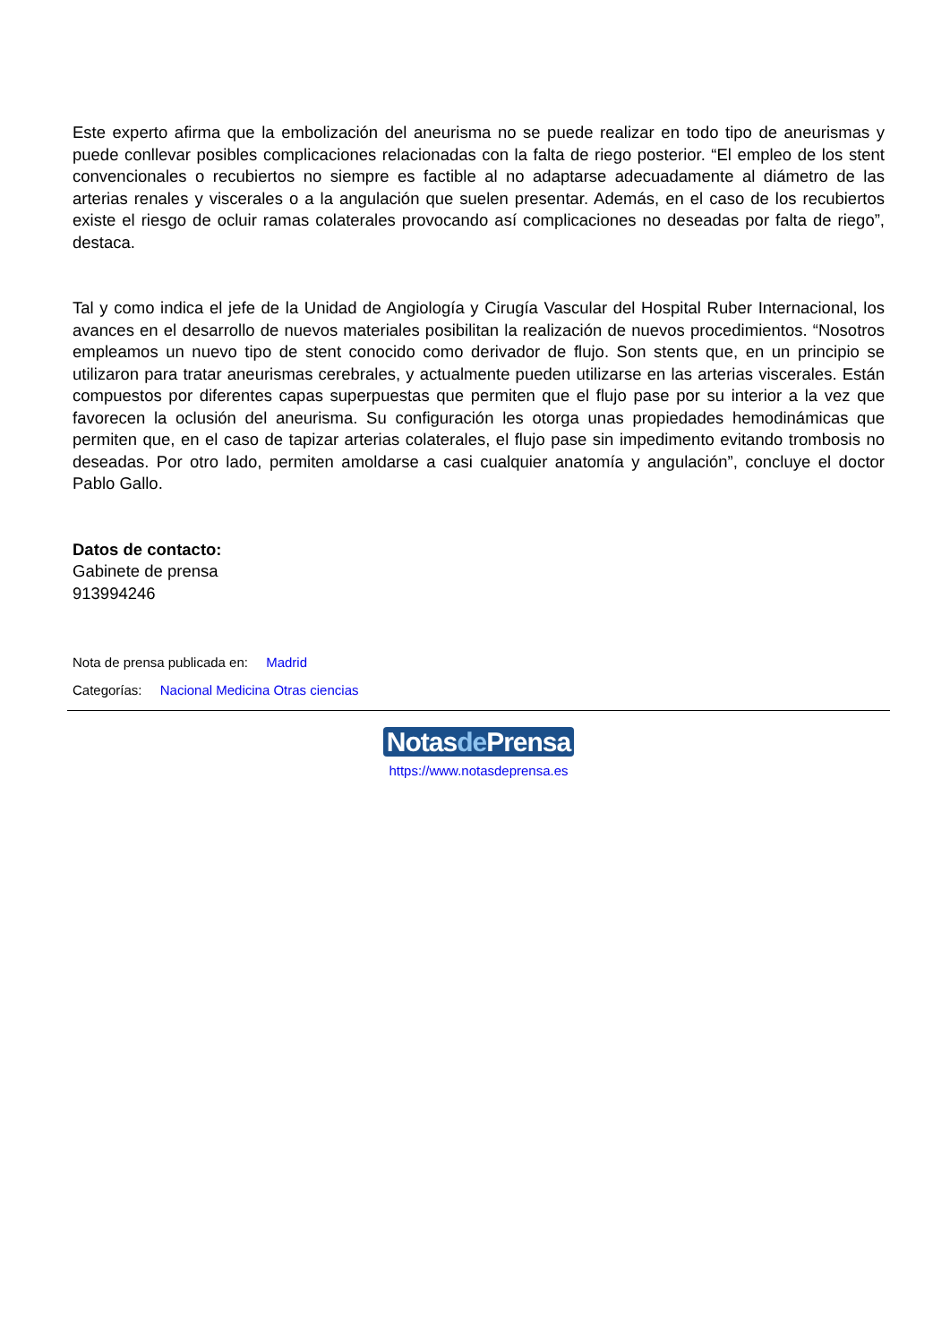Este experto afirma que la embolización del aneurisma no se puede realizar en todo tipo de aneurismas y puede conllevar posibles complicaciones relacionadas con la falta de riego posterior. “El empleo de los stent convencionales o recubiertos no siempre es factible al no adaptarse adecuadamente al diámetro de las arterias renales y viscerales o a la angulación que suelen presentar. Además, en el caso de los recubiertos existe el riesgo de ocluir ramas colaterales provocando así complicaciones no deseadas por falta de riego”, destaca.
Tal y como indica el jefe de la Unidad de Angiología y Cirugía Vascular del Hospital Ruber Internacional, los avances en el desarrollo de nuevos materiales posibilitan la realización de nuevos procedimientos. “Nosotros empleamos un nuevo tipo de stent conocido como derivador de flujo. Son stents que, en un principio se utilizaron para tratar aneurismas cerebrales, y actualmente pueden utilizarse en las arterias viscerales. Están compuestos por diferentes capas superpuestas que permiten que el flujo pase por su interior a la vez que favorecen la oclusión del aneurisma. Su configuración les otorga unas propiedades hemodinámicas que permiten que, en el caso de tapizar arterias colaterales, el flujo pase sin impedimento evitando trombosis no deseadas. Por otro lado, permiten amoldarse a casi cualquier anatomía y angulación”, concluye el doctor Pablo Gallo.
Datos de contacto:
Gabinete de prensa
913994246
Nota de prensa publicada en: Madrid
Categorías: Nacional Medicina Otras ciencias
Notasde Prensa
https://www.notasdeprensa.es